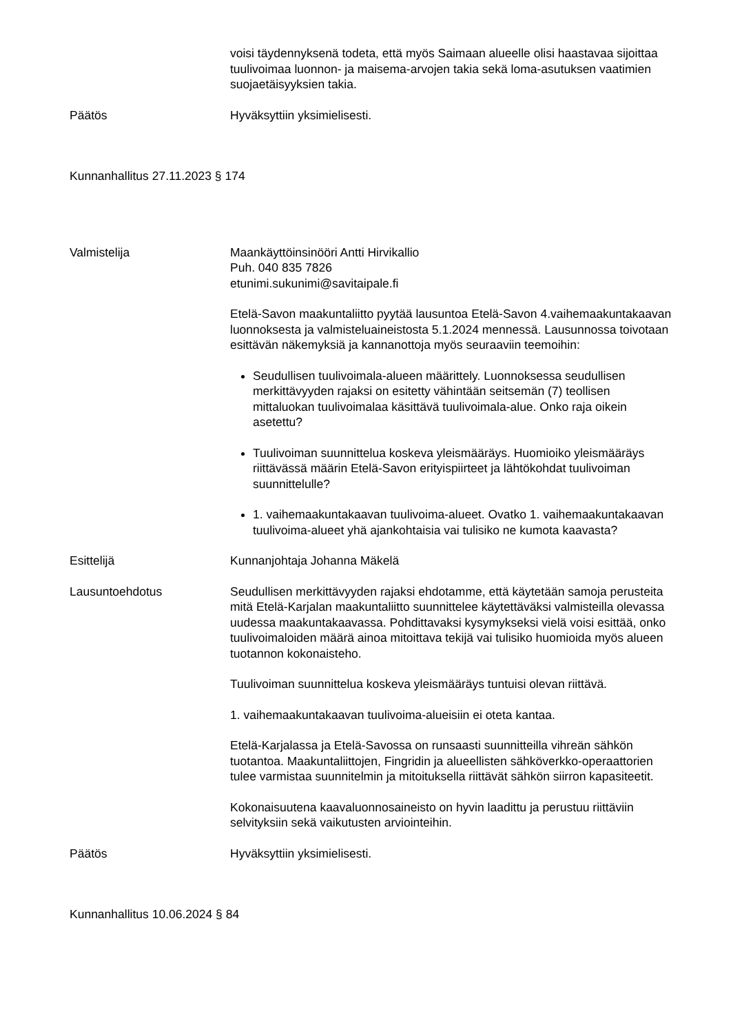voisi täydennyksenä todeta, että myös Saimaan alueelle olisi haastavaa sijoittaa tuulivoimaa luonnon- ja maisema-arvojen takia sekä loma-asutuksen vaatimien suojaetäisyyksien takia.
Päätös Hyväksyttiin yksimielisesti.
Kunnanhallitus 27.11.2023 § 174
Valmistelija Maankäyttöinsinööri Antti Hirvikallio
Puh. 040 835 7826
etunimi.sukunimi@savitaipale.fi
Etelä-Savon maakuntaliitto pyytää lausuntoa Etelä-Savon 4.vaihemaakuntakaavan luonnoksesta ja valmisteluaineistosta 5.1.2024 mennessä. Lausunnossa toivotaan esittävän näkemyksiä ja kannanottoja myös seuraaviin teemoihin:
Seudullisen tuulivoimala-alueen määrittely. Luonnoksessa seudullisen merkittävyyden rajaksi on esitetty vähintään seitsemän (7) teollisen mittaluokan tuulivoimalaa käsittävä tuulivoimala-alue. Onko raja oikein asetettu?
Tuulivoiman suunnittelua koskeva yleismääräys. Huomioiko yleismääräys riittävässä määrin Etelä-Savon erityispiirteet ja lähtökohdat tuulivoiman suunnittelulle?
1. vaihemaakuntakaavan tuulivoima-alueet. Ovatko 1. vaihemaakuntakaavan tuulivoima-alueet yhä ajankohtaisia vai tulisiko ne kumota kaavasta?
Esittelijä Kunnanjohtaja Johanna Mäkelä
Lausuntoehdotus Seudullisen merkittävyyden rajaksi ehdotamme, että käytetään samoja perusteita mitä Etelä-Karjalan maakuntaliitto suunnittelee käytettäväksi valmisteilla olevassa uudessa maakuntakaavassa. Pohdittavaksi kysymykseksi vielä voisi esittää, onko tuulivoimaloiden määrä ainoa mitoittava tekijä vai tulisiko huomioida myös alueen tuotannon kokonaisteho.
Tuulivoiman suunnittelua koskeva yleismääräys tuntuisi olevan riittävä.
1. vaihemaakuntakaavan tuulivoima-alueisiin ei oteta kantaa.
Etelä-Karjalassa ja Etelä-Savossa on runsaasti suunnitteilla vihreän sähkön tuotantoa. Maakuntaliittojen, Fingridin ja alueellisten sähköverkko-operaattorien tulee varmistaa suunnitelmin ja mitoituksella riittävät sähkön siirron kapasiteetit.
Kokonaisuutena kaavaluonnosaineisto on hyvin laadittu ja perustuu riittäviin selvityksiin sekä vaikutusten arviointeihin.
Päätös Hyväksyttiin yksimielisesti.
Kunnanhallitus 10.06.2024 § 84